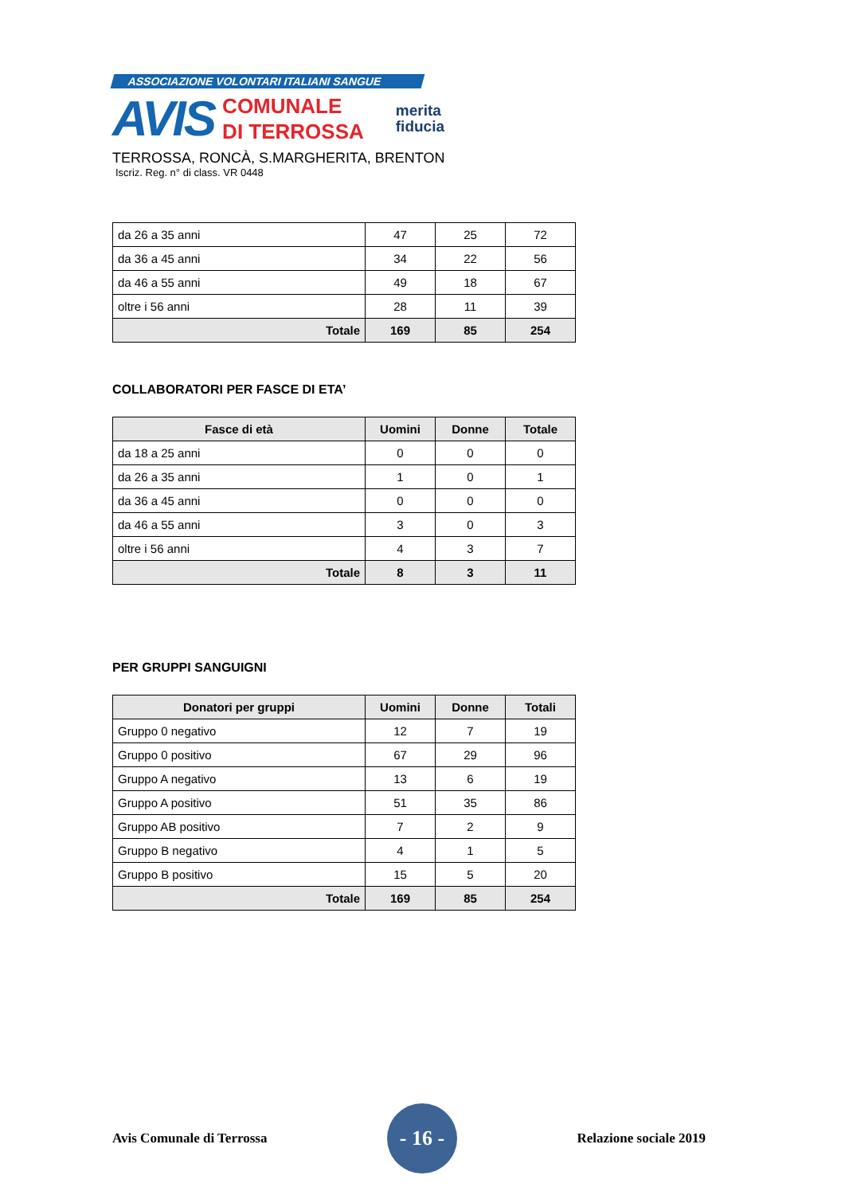ASSOCIAZIONE VOLONTARI ITALIANI SANGUE
AVIS
COMUNALE
DI TERROSSA
merita
fiducia
TERROSSA, RONCÀ, S.MARGHERITA, BRENTON
Iscriz. Reg. n° di class. VR 0448
| da 26 a 35 anni | 47 | 25 | 72 |
| da 36 a 45 anni | 34 | 22 | 56 |
| da 46 a 55 anni | 49 | 18 | 67 |
| oltre i 56 anni | 28 | 11 | 39 |
| Totale | 169 | 85 | 254 |
COLLABORATORI PER FASCE DI ETA’
| Fasce di età | Uomini | Donne | Totale |
| --- | --- | --- | --- |
| da 18 a 25 anni | 0 | 0 | 0 |
| da 26 a 35 anni | 1 | 0 | 1 |
| da 36 a 45 anni | 0 | 0 | 0 |
| da 46 a 55 anni | 3 | 0 | 3 |
| oltre i 56 anni | 4 | 3 | 7 |
| Totale | 8 | 3 | 11 |
PER GRUPPI SANGUIGNI
| Donatori per gruppi | Uomini | Donne | Totali |
| --- | --- | --- | --- |
| Gruppo 0 negativo | 12 | 7 | 19 |
| Gruppo 0 positivo | 67 | 29 | 96 |
| Gruppo A negativo | 13 | 6 | 19 |
| Gruppo A positivo | 51 | 35 | 86 |
| Gruppo AB positivo | 7 | 2 | 9 |
| Gruppo B negativo | 4 | 1 | 5 |
| Gruppo B positivo | 15 | 5 | 20 |
| Totale | 169 | 85 | 254 |
Avis Comunale di Terrossa - 16 - Relazione sociale 2019